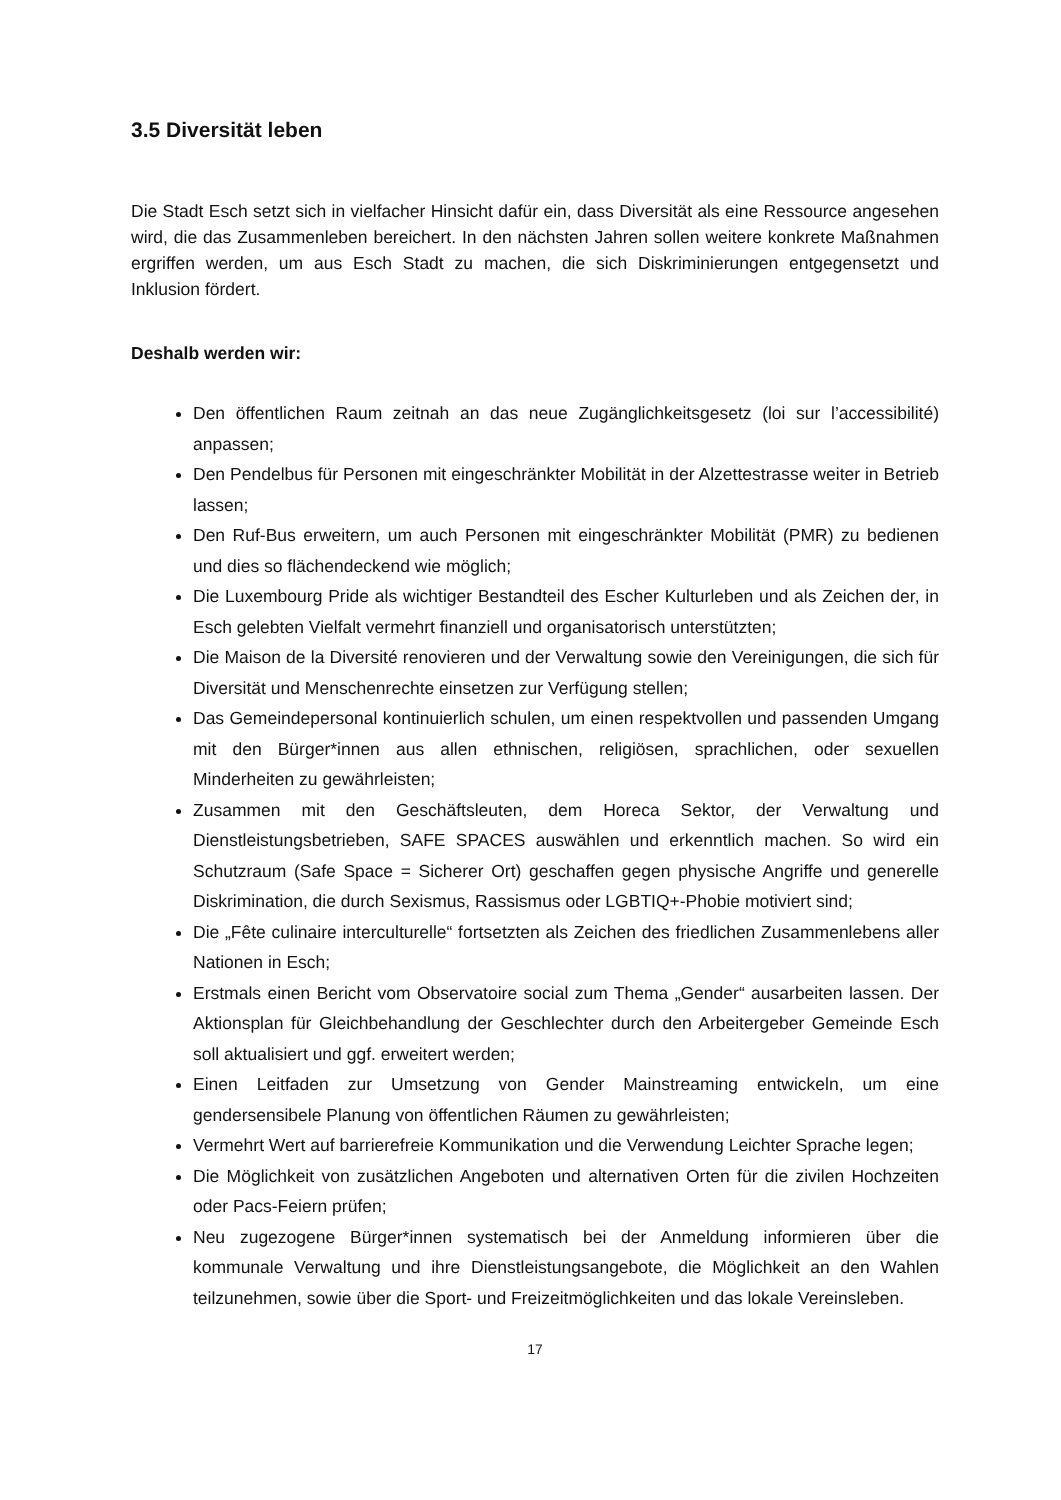3.5 Diversität leben
Die Stadt Esch setzt sich in vielfacher Hinsicht dafür ein, dass Diversität als eine Ressource angesehen wird, die das Zusammenleben bereichert. In den nächsten Jahren sollen weitere konkrete Maßnahmen ergriffen werden, um aus Esch Stadt zu machen, die sich Diskriminierungen entgegensetzt und Inklusion fördert.
Deshalb werden wir:
Den öffentlichen Raum zeitnah an das neue Zugänglichkeitsgesetz (loi sur l’accessibilité) anpassen;
Den Pendelbus für Personen mit eingeschränkter Mobilität in der Alzettestrasse weiter in Betrieb lassen;
Den Ruf-Bus erweitern, um auch Personen mit eingeschränkter Mobilität (PMR) zu bedienen und dies so flächendeckend wie möglich;
Die Luxembourg Pride als wichtiger Bestandteil des Escher Kulturleben und als Zeichen der, in Esch gelebten Vielfalt vermehrt finanziell und organisatorisch unterstützten;
Die Maison de la Diversité renovieren und der Verwaltung sowie den Vereinigungen, die sich für Diversität und Menschenrechte einsetzen zur Verfügung stellen;
Das Gemeindepersonal kontinuierlich schulen, um einen respektvollen und passenden Umgang mit den Bürger*innen aus allen ethnischen, religiösen, sprachlichen, oder sexuellen Minderheiten zu gewährleisten;
Zusammen mit den Geschäftsleuten, dem Horeca Sektor, der Verwaltung und Dienstleistungsbetrieben, SAFE SPACES auswählen und erkenntlich machen. So wird ein Schutzraum (Safe Space = Sicherer Ort) geschaffen gegen physische Angriffe und generelle Diskrimination, die durch Sexismus, Rassismus oder LGBTIQ+-Phobie motiviert sind;
Die „Fête culinaire interculturelle“ fortsetzten als Zeichen des friedlichen Zusammenlebens aller Nationen in Esch;
Erstmals einen Bericht vom Observatoire social zum Thema „Gender“ ausarbeiten lassen. Der Aktionsplan für Gleichbehandlung der Geschlechter durch den Arbeitergeber Gemeinde Esch soll aktualisiert und ggf. erweitert werden;
Einen Leitfaden zur Umsetzung von Gender Mainstreaming entwickeln, um eine gendersensibele Planung von öffentlichen Räumen zu gewährleisten;
Vermehrt Wert auf barrierefreie Kommunikation und die Verwendung Leichter Sprache legen;
Die Möglichkeit von zusätzlichen Angeboten und alternativen Orten für die zivilen Hochzeiten oder Pacs-Feiern prüfen;
Neu zugezogene Bürger*innen systematisch bei der Anmeldung informieren über die kommunale Verwaltung und ihre Dienstleistungsangebote, die Möglichkeit an den Wahlen teilzunehmen, sowie über die Sport- und Freizeitmöglichkeiten und das lokale Vereinsleben.
17